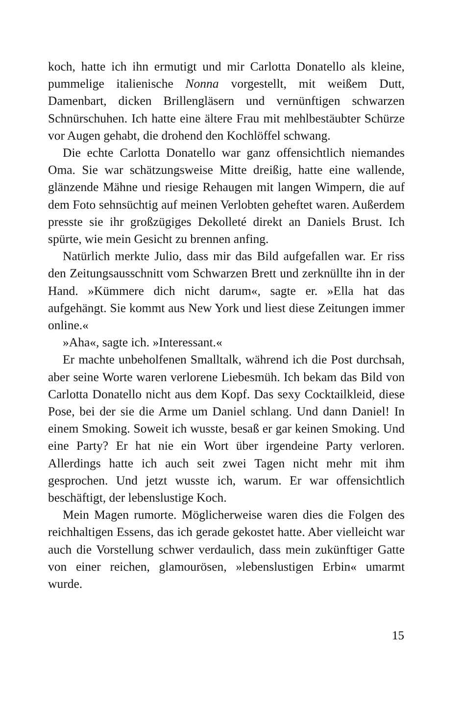koch, hatte ich ihn ermutigt und mir Carlotta Donatello als klei­ne, pummelige italienische Nonna vorgestellt, mit weißem Dutt, Damenbart, dicken Brillengläsern und vernünftigen schwarzen Schnürschuhen. Ich hatte eine ältere Frau mit mehlbestäubter Schürze vor Augen gehabt, die drohend den Kochlöffel schwang.
Die echte Carlotta Donatello war ganz offensichtlich niemandes Oma. Sie war schätzungsweise Mitte dreißig, hatte eine wallende, glänzende Mähne und riesige Rehaugen mit langen Wimpern, die auf dem Foto sehnsüchtig auf meinen Verlobten geheftet waren. Außerdem presste sie ihr großzügiges Dekolleté direkt an Daniels Brust. Ich spürte, wie mein Gesicht zu brennen anfing.
Natürlich merkte Julio, dass mir das Bild aufgefallen war. Er riss den Zeitungsausschnitt vom Schwarzen Brett und zerknüllte ihn in der Hand. »Kümmere dich nicht darum«, sagte er. »Ella hat das aufgehängt. Sie kommt aus New York und liest diese Zeitun­gen immer online.«
»Aha«, sagte ich. »Interessant.«
Er machte unbeholfenen Smalltalk, während ich die Post durchsah, aber seine Worte waren verlorene Liebesmüh. Ich be­kam das Bild von Carlotta Donatello nicht aus dem Kopf. Das sexy Cocktailkleid, diese Pose, bei der sie die Arme um Daniel schlang. Und dann Daniel! In einem Smoking. Soweit ich wusste, besaß er gar keinen Smoking. Und eine Party? Er hat nie ein Wort über irgendeine Party verloren. Allerdings hatte ich auch seit zwei Tagen nicht mehr mit ihm gesprochen. Und jetzt wusste ich, warum. Er war offensichtlich beschäftigt, der lebenslustige Koch.
Mein Magen rumorte. Möglicherweise waren dies die Folgen des reichhaltigen Essens, das ich gerade gekostet hatte. Aber viel­leicht war auch die Vorstellung schwer verdaulich, dass mein zu­künftiger Gatte von einer reichen, glamourösen, »lebenslustigen Erbin« umarmt wurde.
15